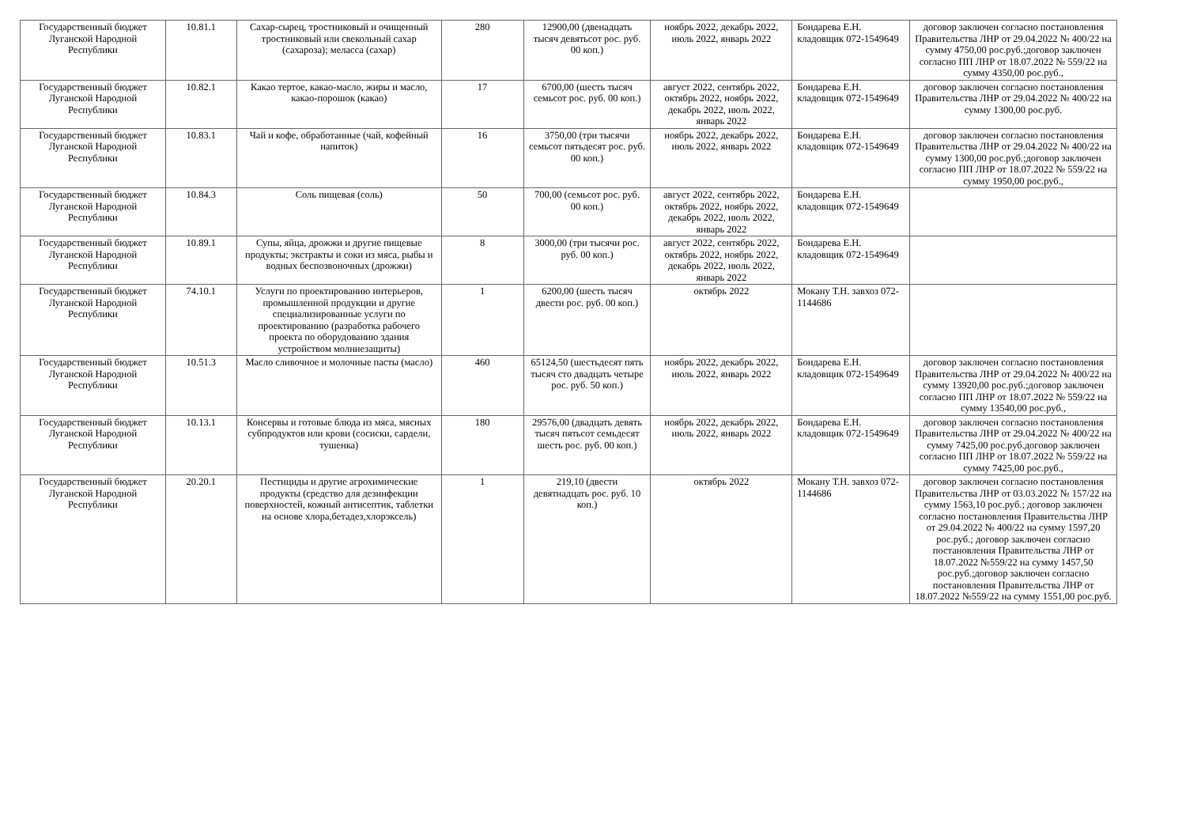| Государственный бюджет Луганской Народной Республики | 10.81.1 | Сахар-сырец, тростниковый и очищенный тростниковый или свекольный сахар (сахароза); меласса (сахар) | 280 | 12900,00 (двенадцать тысяч девятьсот рос. руб. 00 коп.) | ноябрь 2022, декабрь 2022, июль 2022, январь 2022 | Бондарева Е.Н. кладовщик 072-1549649 | договор заключен согласно постановления Правительства ЛНР от 29.04.2022 № 400/22 на сумму 4750,00 рос.руб.;договор заключен согласно ПП ЛНР от 18.07.2022 № 559/22 на сумму 4350,00 рос.руб., |
| Государственный бюджет Луганской Народной Республики | 10.82.1 | Какао тертое, какао-масло, жиры и масло, какао-порошок (какао) | 17 | 6700,00 (шесть тысяч семьсот рос. руб. 00 коп.) | август 2022, сентябрь 2022, октябрь 2022, ноябрь 2022, декабрь 2022, июль 2022, январь 2022 | Бондарева Е.Н. кладовщик 072-1549649 | договор заключен согласно постановления Правительства ЛНР от 29.04.2022 № 400/22 на сумму 1300,00 рос.руб. |
| Государственный бюджет Луганской Народной Республики | 10.83.1 | Чай и кофе, обработанные (чай, кофейный напиток) | 16 | 3750,00 (три тысячи семьсот пятьдесят рос. руб. 00 коп.) | ноябрь 2022, декабрь 2022, июль 2022, январь 2022 | Бондарева Е.Н. кладовщик 072-1549649 | договор заключен согласно постановления Правительства ЛНР от 29.04.2022 № 400/22 на сумму 1300,00 рос.руб.;договор заключен согласно ПП ЛНР от 18.07.2022 № 559/22 на сумму 1950,00 рос.руб., |
| Государственный бюджет Луганской Народной Республики | 10.84.3 | Соль пищевая (соль) | 50 | 700,00 (семьсот рос. руб. 00 коп.) | август 2022, сентябрь 2022, октябрь 2022, ноябрь 2022, декабрь 2022, июль 2022, январь 2022 | Бондарева Е.Н. кладовщик 072-1549649 | |
| Государственный бюджет Луганской Народной Республики | 10.89.1 | Супы, яйца, дрожжи и другие пищевые продукты; экстракты и соки из мяса, рыбы и водных беспозвоночных (дрожжи) | 8 | 3000,00 (три тысячи рос. руб. 00 коп.) | август 2022, сентябрь 2022, октябрь 2022, ноябрь 2022, декабрь 2022, июль 2022, январь 2022 | Бондарева Е.Н. кладовщик 072-1549649 | |
| Государственный бюджет Луганской Народной Республики | 74.10.1 | Услуги по проектированию интерьеров, промышленной продукции и другие специализированные услуги по проектированию (разработка рабочего проекта по оборудованию здания устройством молниезащиты) | 1 | 6200,00 (шесть тысяч двести рос. руб. 00 коп.) | октябрь 2022 | Мокану Т.Н. завхоз 072-1144686 | |
| Государственный бюджет Луганской Народной Республики | 10.51.3 | Масло сливочное и молочные пасты (масло) | 460 | 65124,50 (шестьдесят пять тысяч сто двадцать четыре рос. руб. 50 коп.) | ноябрь 2022, декабрь 2022, июль 2022, январь 2022 | Бондарева Е.Н. кладовщик 072-1549649 | договор заключен согласно постановления Правительства ЛНР от 29.04.2022 № 400/22 на сумму 13920,00 рос.руб.;договор заключен согласно ПП ЛНР от 18.07.2022 № 559/22 на сумму 13540,00 рос.руб., |
| Государственный бюджет Луганской Народной Республики | 10.13.1 | Консервы и готовые блюда из мяса, мясных субпродуктов или крови (сосиски, сардели, тушенка) | 180 | 29576,00 (двадцать девять тысяч пятьсот семьдесят шесть рос. руб. 00 коп.) | ноябрь 2022, декабрь 2022, июль 2022, январь 2022 | Бондарева Е.Н. кладовщик 072-1549649 | договор заключен согласно постановления Правительства ЛНР от 29.04.2022 № 400/22 на сумму 7425,00 рос.руб.договор заключен согласно ПП ЛНР от 18.07.2022 № 559/22 на сумму 7425,00 рос.руб., |
| Государственный бюджет Луганской Народной Республики | 20.20.1 | Пестициды и другие агрохимические продукты (средство для дезинфекции поверхностей, кожный антисептик, таблетки на основе хлора,бетадез,хлорэксель) | 1 | 219,10 (двести девятнадцать рос. руб. 10 коп.) | октябрь 2022 | Мокану Т.Н. завхоз 072-1144686 | договор заключен согласно постановления Правительства ЛНР от 03.03.2022 № 157/22 на сумму 1563,10 рос.руб.; договор заключен согласно постановления Правительства ЛНР от 29.04.2022 № 400/22 на сумму 1597,20 рос.руб.; договор заключен согласно постановления Правительства ЛНР от 18.07.2022 №559/22 на сумму 1457,50 рос.руб.;договор заключен согласно постановления Правительства ЛНР от 18.07.2022 №559/22 на сумму 1551,00 рос.руб. |